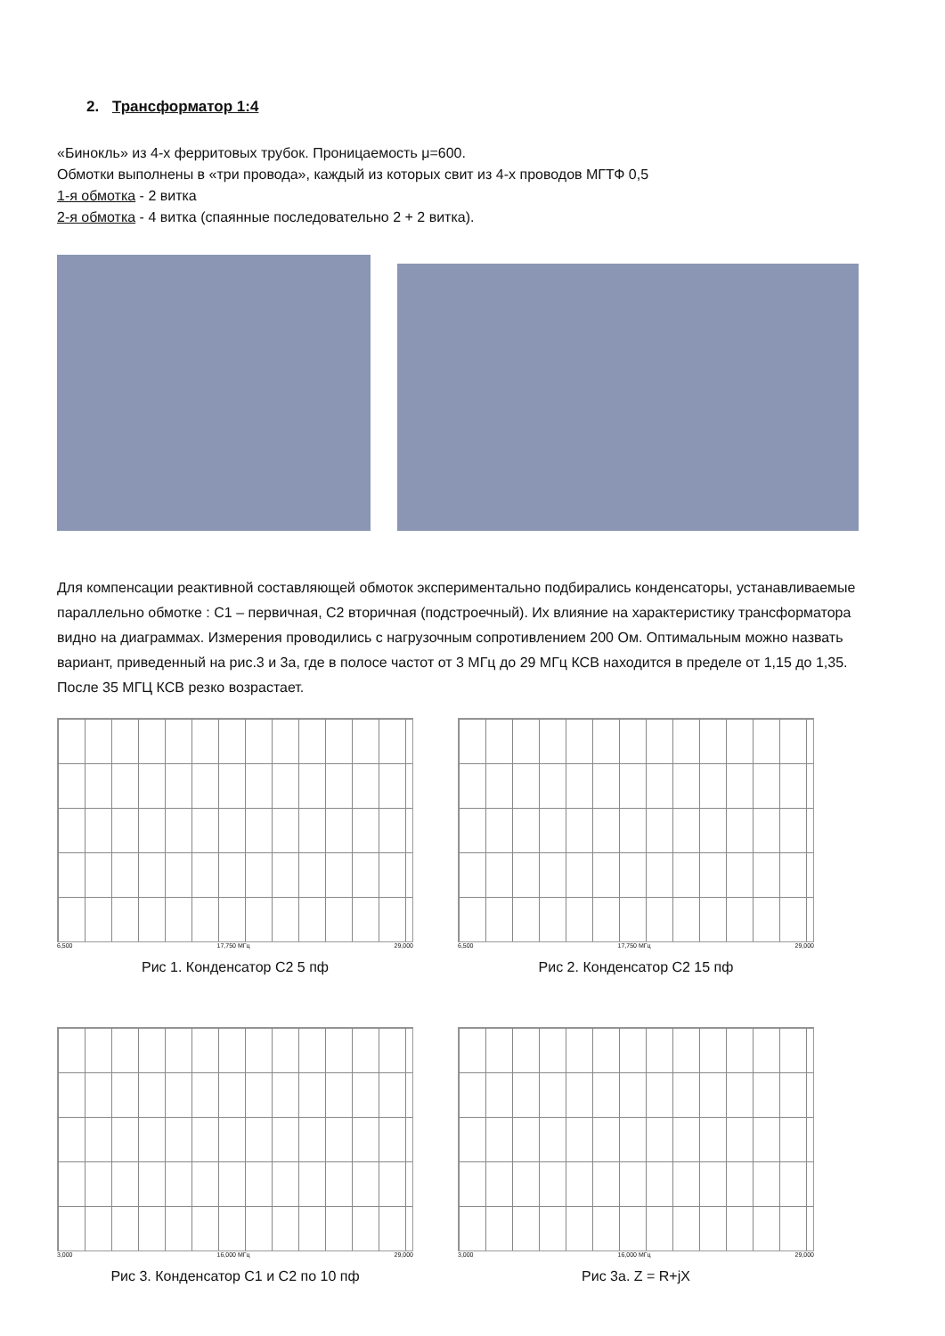2. Трансформатор 1:4
«Бинокль» из 4-х ферритовых трубок. Проницаемость μ=600.
Обмотки выполнены в «три провода», каждый из которых свит из 4-х проводов МГТФ 0,5
1-я обмотка - 2 витка
2-я обмотка - 4 витка (спаянные последовательно 2 + 2 витка).
Для компенсации реактивной составляющей обмоток экспериментально подбирались конденсаторы, устанавливаемые параллельно обмотке : С1 – первичная, С2 вторичная (подстроечный). Их влияние на характеристику трансформатора видно на диаграммах. Измерения проводились с нагрузочным сопротивлением 200 Ом. Оптимальным можно назвать вариант, приведенный на рис.3 и 3а, где в полосе частот от 3 МГц до 29 МГц КСВ находится в пределе от 1,15 до 1,35. После 35 МГЦ КСВ резко возрастает.
6,500 17,750 МГц 29,000
Рис 1. Конденсатор С2 5 пф
6,500 17,750 МГц 29,000
Рис 2. Конденсатор С2 15 пф
3,000 16,000 МГц 29,000
Рис 3. Конденсатор С1 и С2 по 10 пф
3,000 16,000 МГц 29,000
Рис 3а. Z = R+jX